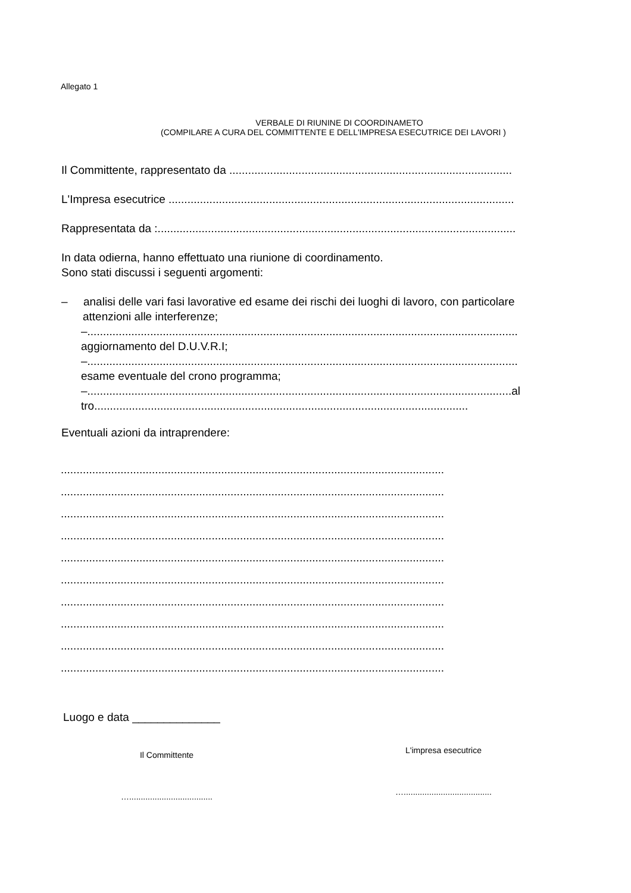Allegato 1
VERBALE DI RIUNINE DI COORDINAMETO
(COMPILARE A CURA DEL COMMITTENTE E DELL'IMPRESA ESECUTRICE DEI LAVORI )
Il Committente, rappresentato da ..........................................................................................
L'Impresa esecutrice ..............................................................................................................
Rappresentata da :..................................................................................................................
In data odierna, hanno effettuato una riunione di coordinamento.
Sono stati discussi i seguenti argomenti:
– analisi delle vari fasi lavorative ed esame dei rischi dei luoghi di lavoro, con particolare
attenzioni alle interferenze;
–.........................................................................................................................................
aggiornamento del D.U.V.R.I;
–.........................................................................................................................................
esame eventuale del crono programma;
–.......................................................................................................................................al
tro.......................................................................................................................
Eventuali azioni da intraprendere:
..........................................................................................................................
..........................................................................................................................
..........................................................................................................................
..........................................................................................................................
..........................................................................................................................
..........................................................................................................................
..........................................................................................................................
..........................................................................................................................
..........................................................................................................................
..........................................................................................................................
Luogo e data ______________
Il Committente
…....................................
L'impresa esecutrice
…......................................